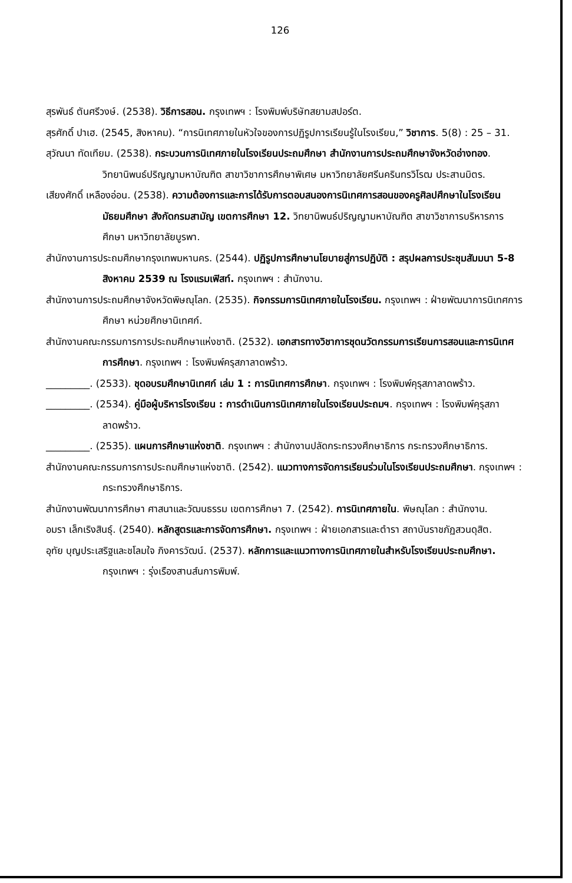126
สุรพันธ์ ตันศรีวงษ์. (2538). วิธีการสอน. กรุงเทพฯ : โรงพิมพ์บริษัทสยามสปอร์ต.
สุรศักดิ์ ปาเฮ. (2545, สิงหาคม). “การนิเทศภายในหัวใจของการปฏิรูปการเรียนรู้ในโรงเรียน,” วิชาการ. 5(8) : 25 – 31.
สุวัณนา ทัดเทียม. (2538). กระบวนการนิเทศภายในโรงเรียนประถมศึกษา สำนักงานการประถมศึกษาจังหวัดอ่างทอง. วิทยานิพนธ์ปริญญามหาบัณฑิต สาขาวิชาการศึกษาพิเศษ มหาวิทยาลัยศรีนครินทรวิโรฒ ประสานมิตร.
เสียงศักดิ์ เหลืองอ่อน. (2538). ความต้องการและการได้รับการตอบสนองการนิเทศการสอนของครูศิลปศึกษาในโรงเรียนมัธยมศึกษา สังกัดกรมสามัญ เขตการศึกษา 12. วิทยานิพนธ์ปริญญามหาบัณฑิต สาขาวิชาการบริหารการศึกษา มหาวิทยาลัยบูรพา.
สำนักงานการประถมศึกษากรุงเทพมหานคร. (2544). ปฏิรูปการศึกษานโยบายสู่การปฏิบัติ : สรุปผลการประชุมสัมมนา 5-8 สิงหาคม 2539 ณ โรงแรมเฟิสท์. กรุงเทพฯ : สำนักงาน.
สำนักงานการประถมศึกษาจังหวัดพิษณุโลก. (2535). กิจกรรมการนิเทศภายในโรงเรียน. กรุงเทพฯ : ฝ่ายพัฒนาการนิเทศการศึกษา หน่วยศึกษานิเทศก์.
สำนักงานคณะกรรมการการประถมศึกษาแห่งชาติ. (2532). เอกสารทางวิชาการชุดนวัตกรรมการเรียนการสอนและการนิเทศการศึกษา. กรุงเทพฯ : โรงพิมพ์ครุสภาลาดพร้าว.
_________. (2533). ชุดอบรมศึกษานิเทศก์ เล่ม 1 : การนิเทศการศึกษา. กรุงเทพฯ : โรงพิมพ์คุรุสภาลาดพร้าว.
_________. (2534). คู่มือผู้บริหารโรงเรียน : การดำเนินการนิเทศภายในโรงเรียนประถมฯ. กรุงเทพฯ : โรงพิมพ์คุรุสภาลาดพร้าว.
_________. (2535). แผนการศึกษาแห่งชาติ. กรุงเทพฯ : สำนักงานปลัดกระทรวงศึกษาธิการ กระทรวงศึกษาธิการ.
สำนักงานคณะกรรมการการประถมศึกษาแห่งชาติ. (2542). แนวทางการจัดการเรียนร่วมในโรงเรียนประถมศึกษา. กรุงเทพฯ : กระทรวงศึกษาธิการ.
สำนักงานพัฒนาการศึกษา ศาสนาและวัฒนธรรม เขตการศึกษา 7. (2542). การนิเทศภายใน. พิษณุโลก : สำนักงาน.
อมรา เล็กเริงสินธุ์. (2540). หลักสูตรและการจัดการศึกษา. กรุงเทพฯ : ฝ่ายเอกสารและตำรา สถาบันราชภัฏสวนดุสิต.
อุทัย บุญประเสริฐและชโลมใจ ภิงคารวัฒน์. (2537). หลักการและแนวทางการนิเทศภายในสำหรับโรงเรียนประถมศึกษา. กรุงเทพฯ : รุ่งเรืองสานส์นการพิมพ์.